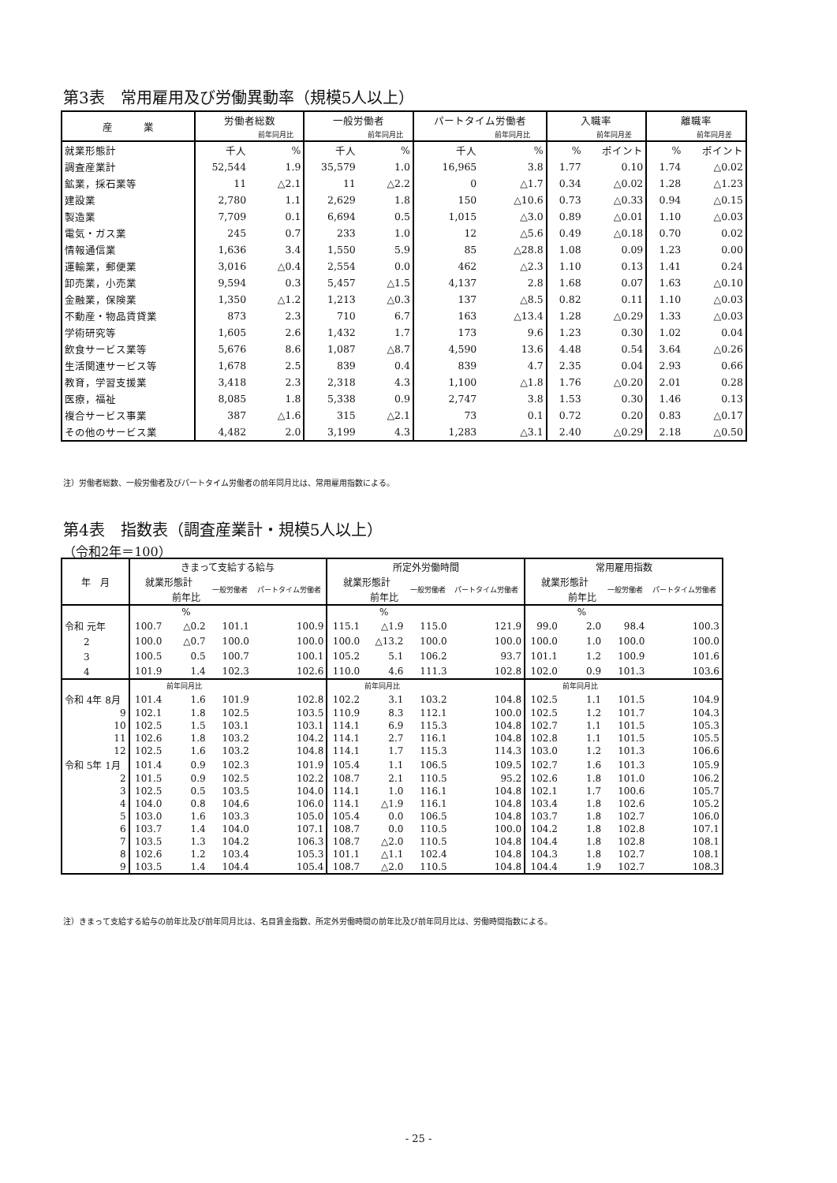第3表　常用雇用及び労働異動率（規模5人以上）
| 産 業 | 労働者総数 | | 一般労働者 | | パートタイム労働者 | | 入職率 | | 離職率 | |
| --- | --- | --- | --- | --- | --- | --- | --- | --- | --- | --- |
| | | 前年同月比 | | 前年同月比 | | 前年同月比 | | 前年同月差 | | 前年同月差 |
| 就業形態計 | 千人 | % | 千人 | % | 千人 | % | % | ポイント | % | ポイント |
| 調査産業計 | 52,544 | 1.9 | 35,579 | 1.0 | 16,965 | 3.8 | 1.77 | 0.10 | 1.74 | △0.02 |
| 鉱業，採石業等 | 11 | △2.1 | 11 | △2.2 | 0 | △1.7 | 0.34 | △0.02 | 1.28 | △1.23 |
| 建設業 | 2,780 | 1.1 | 2,629 | 1.8 | 150 | △10.6 | 0.73 | △0.33 | 0.94 | △0.15 |
| 製造業 | 7,709 | 0.1 | 6,694 | 0.5 | 1,015 | △3.0 | 0.89 | △0.01 | 1.10 | △0.03 |
| 電気・ガス業 | 245 | 0.7 | 233 | 1.0 | 12 | △5.6 | 0.49 | △0.18 | 0.70 | 0.02 |
| 情報通信業 | 1,636 | 3.4 | 1,550 | 5.9 | 85 | △28.8 | 1.08 | 0.09 | 1.23 | 0.00 |
| 運輸業，郵便業 | 3,016 | △0.4 | 2,554 | 0.0 | 462 | △2.3 | 1.10 | 0.13 | 1.41 | 0.24 |
| 卸売業，小売業 | 9,594 | 0.3 | 5,457 | △1.5 | 4,137 | 2.8 | 1.68 | 0.07 | 1.63 | △0.10 |
| 金融業，保険業 | 1,350 | △1.2 | 1,213 | △0.3 | 137 | △8.5 | 0.82 | 0.11 | 1.10 | △0.03 |
| 不動産・物品賃貸業 | 873 | 2.3 | 710 | 6.7 | 163 | △13.4 | 1.28 | △0.29 | 1.33 | △0.03 |
| 学術研究等 | 1,605 | 2.6 | 1,432 | 1.7 | 173 | 9.6 | 1.23 | 0.30 | 1.02 | 0.04 |
| 飲食サービス業等 | 5,676 | 8.6 | 1,087 | △8.7 | 4,590 | 13.6 | 4.48 | 0.54 | 3.64 | △0.26 |
| 生活関連サービス等 | 1,678 | 2.5 | 839 | 0.4 | 839 | 4.7 | 2.35 | 0.04 | 2.93 | 0.66 |
| 教育，学習支援業 | 3,418 | 2.3 | 2,318 | 4.3 | 1,100 | △1.8 | 1.76 | △0.20 | 2.01 | 0.28 |
| 医療，福祉 | 8,085 | 1.8 | 5,338 | 0.9 | 2,747 | 3.8 | 1.53 | 0.30 | 1.46 | 0.13 |
| 複合サービス事業 | 387 | △1.6 | 315 | △2.1 | 73 | 0.1 | 0.72 | 0.20 | 0.83 | △0.17 |
| その他のサービス業 | 4,482 | 2.0 | 3,199 | 4.3 | 1,283 | △3.1 | 2.40 | △0.29 | 2.18 | △0.50 |
注）労働者総数、一般労働者及びパートタイム労働者の前年同月比は、常用雇用指数による。
第4表　指数表（調査産業計・規模5人以上）
（令和2年＝100）
| 年 月 | きまって支給する給与 | | | | 所定外労働時間 | | | | 常用雇用指数 | | | |
| --- | --- | --- | --- | --- | --- | --- | --- | --- | --- | --- | --- | --- |
| | 就業形態計 | | 一般労働者 | パートタイム労働者 | 就業形態計 | | 一般労働者 | パートタイム労働者 | 就業形態計 | | 一般労働者 | パートタイム労働者 |
| | | 前年比 | | | | 前年比 | | | | 前年比 | | |
| | | % | | | | % | | | | % | | |
| 令和 元年 | 100.7 | △0.2 | 101.1 | 100.9 | 115.1 | △1.9 | 115.0 | 121.9 | 99.0 | 2.0 | 98.4 | 100.3 |
| 2 | 100.0 | △0.7 | 100.0 | 100.0 | 100.0 | △13.2 | 100.0 | 100.0 | 100.0 | 1.0 | 100.0 | 100.0 |
| 3 | 100.5 | 0.5 | 100.7 | 100.1 | 105.2 | 5.1 | 106.2 | 93.7 | 101.1 | 1.2 | 100.9 | 101.6 |
| 4 | 101.9 | 1.4 | 102.3 | 102.6 | 110.0 | 4.6 | 111.3 | 102.8 | 102.0 | 0.9 | 101.3 | 103.6 |
| | | 前年同月比 | | | | 前年同月比 | | | | 前年同月比 | | |
| 令和 4年 8月 | 101.4 | 1.6 | 101.9 | 102.8 | 102.2 | 3.1 | 103.2 | 104.8 | 102.5 | 1.1 | 101.5 | 104.9 |
| 9 | 102.1 | 1.8 | 102.5 | 103.5 | 110.9 | 8.3 | 112.1 | 100.0 | 102.5 | 1.2 | 101.7 | 104.3 |
| 10 | 102.5 | 1.5 | 103.1 | 103.1 | 114.1 | 6.9 | 115.3 | 104.8 | 102.7 | 1.1 | 101.5 | 105.3 |
| 11 | 102.6 | 1.8 | 103.2 | 104.2 | 114.1 | 2.7 | 116.1 | 104.8 | 102.8 | 1.1 | 101.5 | 105.5 |
| 12 | 102.5 | 1.6 | 103.2 | 104.8 | 114.1 | 1.7 | 115.3 | 114.3 | 103.0 | 1.2 | 101.3 | 106.6 |
| 令和 5年 1月 | 101.4 | 0.9 | 102.3 | 101.9 | 105.4 | 1.1 | 106.5 | 109.5 | 102.7 | 1.6 | 101.3 | 105.9 |
| 2 | 101.5 | 0.9 | 102.5 | 102.2 | 108.7 | 2.1 | 110.5 | 95.2 | 102.6 | 1.8 | 101.0 | 106.2 |
| 3 | 102.5 | 0.5 | 103.5 | 104.0 | 114.1 | 1.0 | 116.1 | 104.8 | 102.1 | 1.7 | 100.6 | 105.7 |
| 4 | 104.0 | 0.8 | 104.6 | 106.0 | 114.1 | △1.9 | 116.1 | 104.8 | 103.4 | 1.8 | 102.6 | 105.2 |
| 5 | 103.0 | 1.6 | 103.3 | 105.0 | 105.4 | 0.0 | 106.5 | 104.8 | 103.7 | 1.8 | 102.7 | 106.0 |
| 6 | 103.7 | 1.4 | 104.0 | 107.1 | 108.7 | 0.0 | 110.5 | 100.0 | 104.2 | 1.8 | 102.8 | 107.1 |
| 7 | 103.5 | 1.3 | 104.2 | 106.3 | 108.7 | △2.0 | 110.5 | 104.8 | 104.4 | 1.8 | 102.8 | 108.1 |
| 8 | 102.6 | 1.2 | 103.4 | 105.3 | 101.1 | △1.1 | 102.4 | 104.8 | 104.3 | 1.8 | 102.7 | 108.1 |
| 9 | 103.5 | 1.4 | 104.4 | 105.4 | 108.7 | △2.0 | 110.5 | 104.8 | 104.4 | 1.9 | 102.7 | 108.3 |
注）きまって支給する給与の前年比及び前年同月比は、名目賃金指数、所定外労働時間の前年比及び前年同月比は、労働時間指数による。
- 25 -